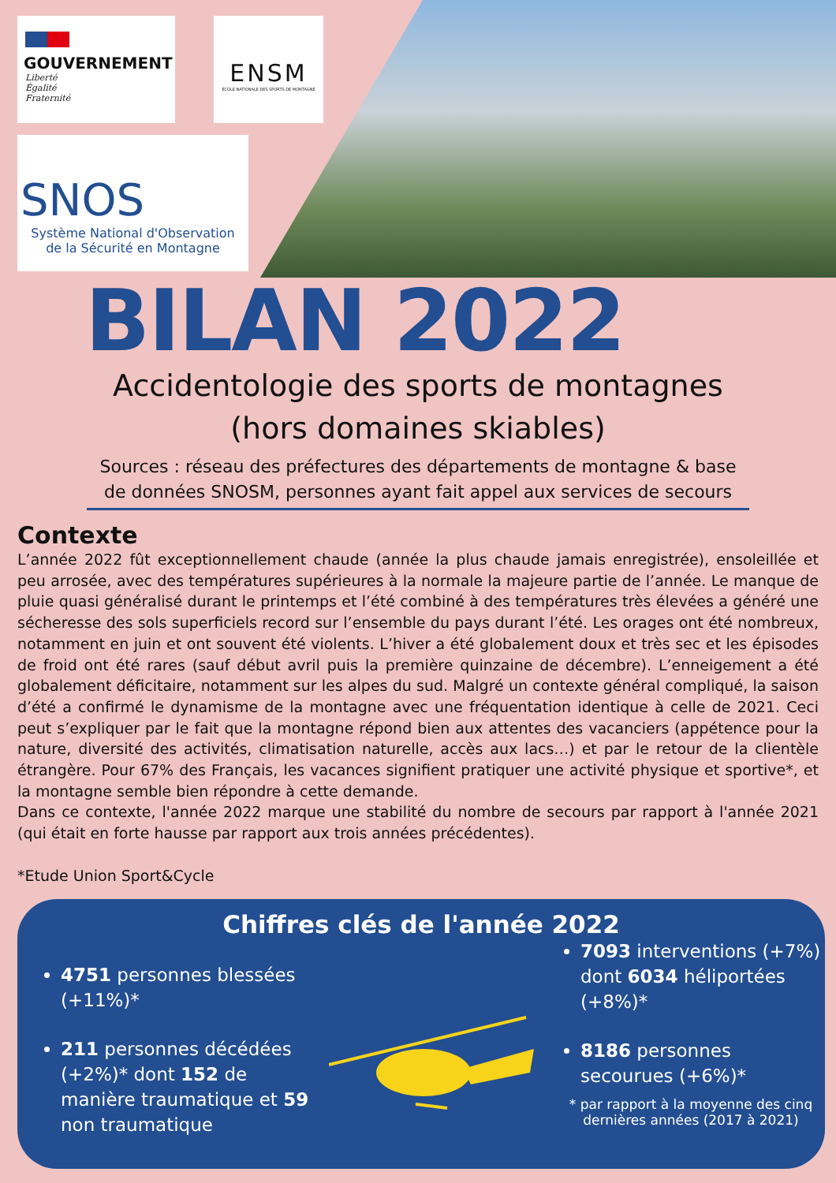GOUVERNEMENT
Liberté
Égalité
Fraternité
ENSM
ECOLE NATIONALE DES SPORTS DE MONTAGNE
SNOS
Système National d'Observation
de la Sécurité en Montagne
BILAN 2022
Accidentologie des sports de montagnes
(hors domaines skiables)
Sources : réseau des préfectures des départements de montagne & base de données SNOSM, personnes ayant fait appel aux services de secours
Contexte
L’année 2022 fût exceptionnellement chaude (année la plus chaude jamais enregistrée), ensoleillée et peu arrosée, avec des températures supérieures à la normale la majeure partie de l’année. Le manque de pluie quasi généralisé durant le printemps et l’été combiné à des températures très élevées a généré une sécheresse des sols superficiels record sur l’ensemble du pays durant l’été. Les orages ont été nombreux, notamment en juin et ont souvent été violents. L’hiver a été globalement doux et très sec et les épisodes de froid ont été rares (sauf début avril puis la première quinzaine de décembre). L’enneigement a été globalement déficitaire, notamment sur les alpes du sud. Malgré un contexte général compliqué, la saison d’été a confirmé le dynamisme de la montagne avec une fréquentation identique à celle de 2021. Ceci peut s’expliquer par le fait que la montagne répond bien aux attentes des vacanciers (appétence pour la nature, diversité des activités, climatisation naturelle, accès aux lacs…) et par le retour de la clientèle étrangère. Pour 67% des Français, les vacances signifient pratiquer une activité physique et sportive*, et la montagne semble bien répondre à cette demande.
Dans ce contexte, l'année 2022 marque une stabilité du nombre de secours par rapport à l'année 2021 (qui était en forte hausse par rapport aux trois années précédentes).
*Etude Union Sport&Cycle
Chiffres clés de l'année 2022
4751 personnes blessées (+11%)*
211 personnes décédées (+2%)* dont 152 de manière traumatique et 59 non traumatique
7093 interventions (+7%) dont 6034 héliportées (+8%)*
8186 personnes secourues (+6%)*
* par rapport à la moyenne des cinq dernières années (2017 à 2021)